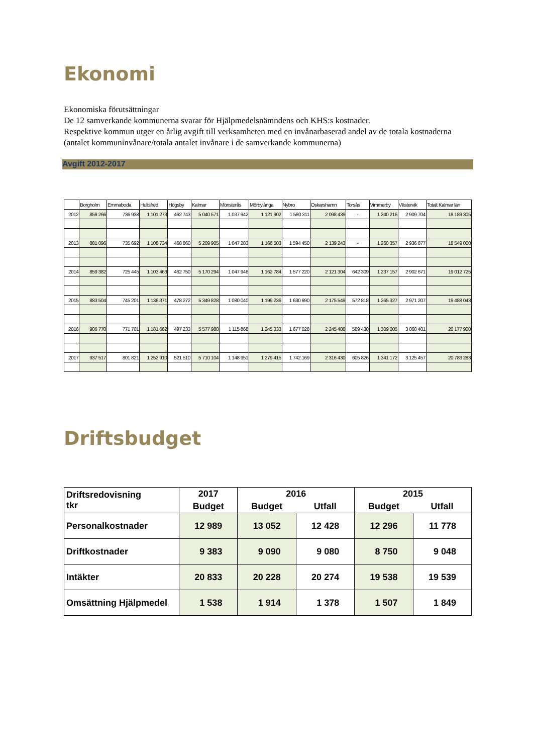Ekonomi
Ekonomiska förutsättningar
De 12 samverkande kommunerna svarar för Hjälpmedelsnämndens och KHS:s kostnader.
Respektive kommun utger en årlig avgift till verksamheten med en invånarbaserad andel av de totala kostnaderna (antalet kommuninvånare/totala antalet invånare i de samverkande kommunerna)
Avgift 2012-2017
| | Borgholm | Emmaboda | Hultsfred | Högsby | Kalmar | Mönsterås | Mörbylånga | Nybro | Oskarshamn | Torsås | Vimmerby | Västervik | Totalt Kalmar län |
| --- | --- | --- | --- | --- | --- | --- | --- | --- | --- | --- | --- | --- | --- |
| 2012 | 859 266 | 736 938 | 1 101 273 | 462 743 | 5 040 571 | 1 037 942 | 1 121 902 | 1 580 311 | 2 098 439 | - | 1 240 216 | 2 909 704 | 18 189 305 |
| 2013 | 881 096 | 735 692 | 1 108 734 | 468 860 | 5 209 905 | 1 047 283 | 1 166 503 | 1 594 450 | 2 139 243 | - | 1 260 357 | 2 936 877 | 18 549 000 |
| 2014 | 859 382 | 725 445 | 1 103 463 | 462 750 | 5 170 294 | 1 047 946 | 1 162 784 | 1 577 220 | 2 121 304 | 642 309 | 1 237 157 | 2 902 671 | 19 012 725 |
| 2015 | 883 504 | 745 201 | 1 136 371 | 478 272 | 5 349 828 | 1 080 040 | 1 199 236 | 1 630 690 | 2 175 549 | 572 818 | 1 265 327 | 2 971 207 | 19 488 043 |
| 2016 | 906 770 | 771 701 | 1 181 662 | 497 233 | 5 577 980 | 1 115 868 | 1 245 333 | 1 677 028 | 2 245 488 | 589 430 | 1 309 005 | 3 060 401 | 20 177 900 |
| 2017 | 937 517 | 801 821 | 1 252 910 | 521 510 | 5 710 104 | 1 148 951 | 1 279 415 | 1 742 169 | 2 316 430 | 605 826 | 1 341 172 | 3 125 457 | 20 783 283 |
Driftsbudget
| Driftsredovisning tkr | 2017 | 2016 | | 2015 | |
| | Budget | Budget | Utfall | Budget | Utfall |
| Personalkostnader | 12 989 | 13 052 | 12 428 | 12 296 | 11 778 |
| Driftkostnader | 9 383 | 9 090 | 9 080 | 8 750 | 9 048 |
| Intäkter | 20 833 | 20 228 | 20 274 | 19 538 | 19 539 |
| Omsättning Hjälpmedel | 1 538 | 1 914 | 1 378 | 1 507 | 1 849 |